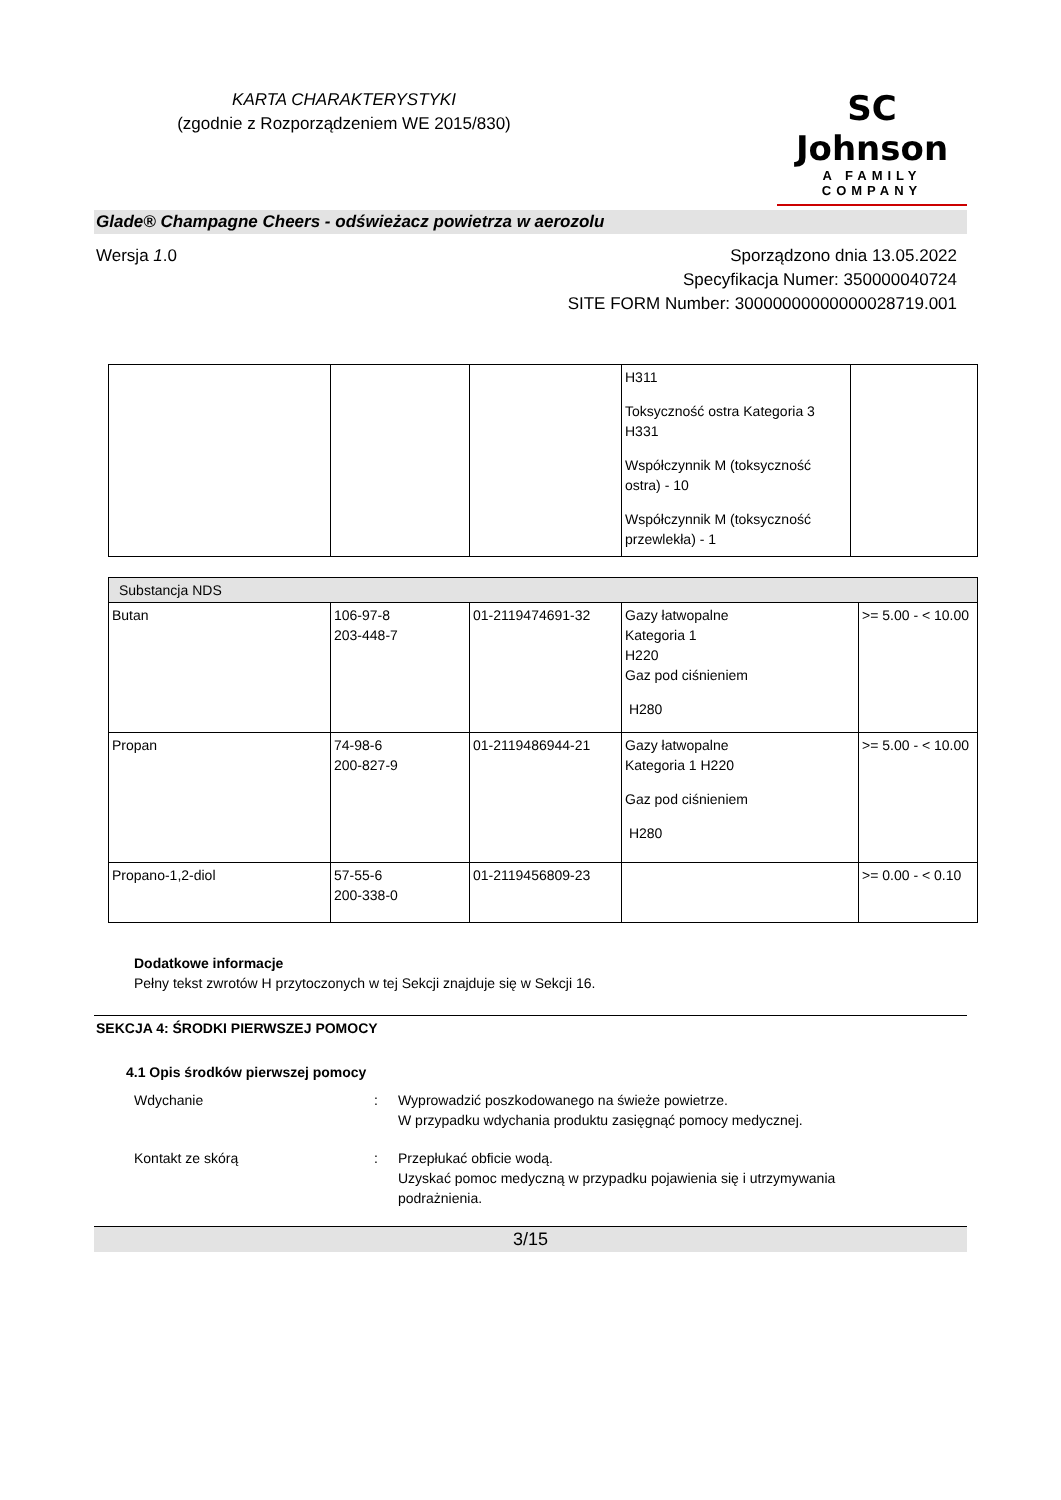KARTA CHARAKTERYSTYKI
(zgodnie z Rozporządzeniem WE 2015/830)
SC Johnson
A FAMILY COMPANY
Glade® Champagne Cheers - odświeżacz powietrza w aerozolu
Wersja 1.0 Sporządzono dnia 13.05.2022
Specyfikacja Numer: 350000040724
SITE FORM Number: 30000000000000028719.001
| | | | H311 Toksyczność ostra Kategoria 3 H331 Współczynnik M (toksyczność ostra) - 10 Współczynnik M (toksyczność przewlekła) - 1 | |
| Substancja NDS | | | | |
| Butan | 106-97-8 203-448-7 | 01-2119474691-32 | Gazy łatwopalne Kategoria 1 H220 Gaz pod ciśnieniem H280 | >= 5.00 - < 10.00 |
| Propan | 74-98-6 200-827-9 | 01-2119486944-21 | Gazy łatwopalne Kategoria 1 H220 Gaz pod ciśnieniem H280 | >= 5.00 - < 10.00 |
| Propano-1,2-diol | 57-55-6 200-338-0 | 01-2119456809-23 | | >= 0.00 - < 0.10 |
Dodatkowe informacje
Pełny tekst zwrotów H przytoczonych w tej Sekcji znajduje się w Sekcji 16.
SEKCJA 4: ŚRODKI PIERWSZEJ POMOCY
4.1 Opis środków pierwszej pomocy
Wdychanie : Wyprowadzić poszkodowanego na świeże powietrze.
W przypadku wdychania produktu zasięgnąć pomocy medycznej.
Kontakt ze skórą : Przepłukać obficie wodą.
Uzyskać pomoc medyczną w przypadku pojawienia się i utrzymywania
podrażnienia.
3/15